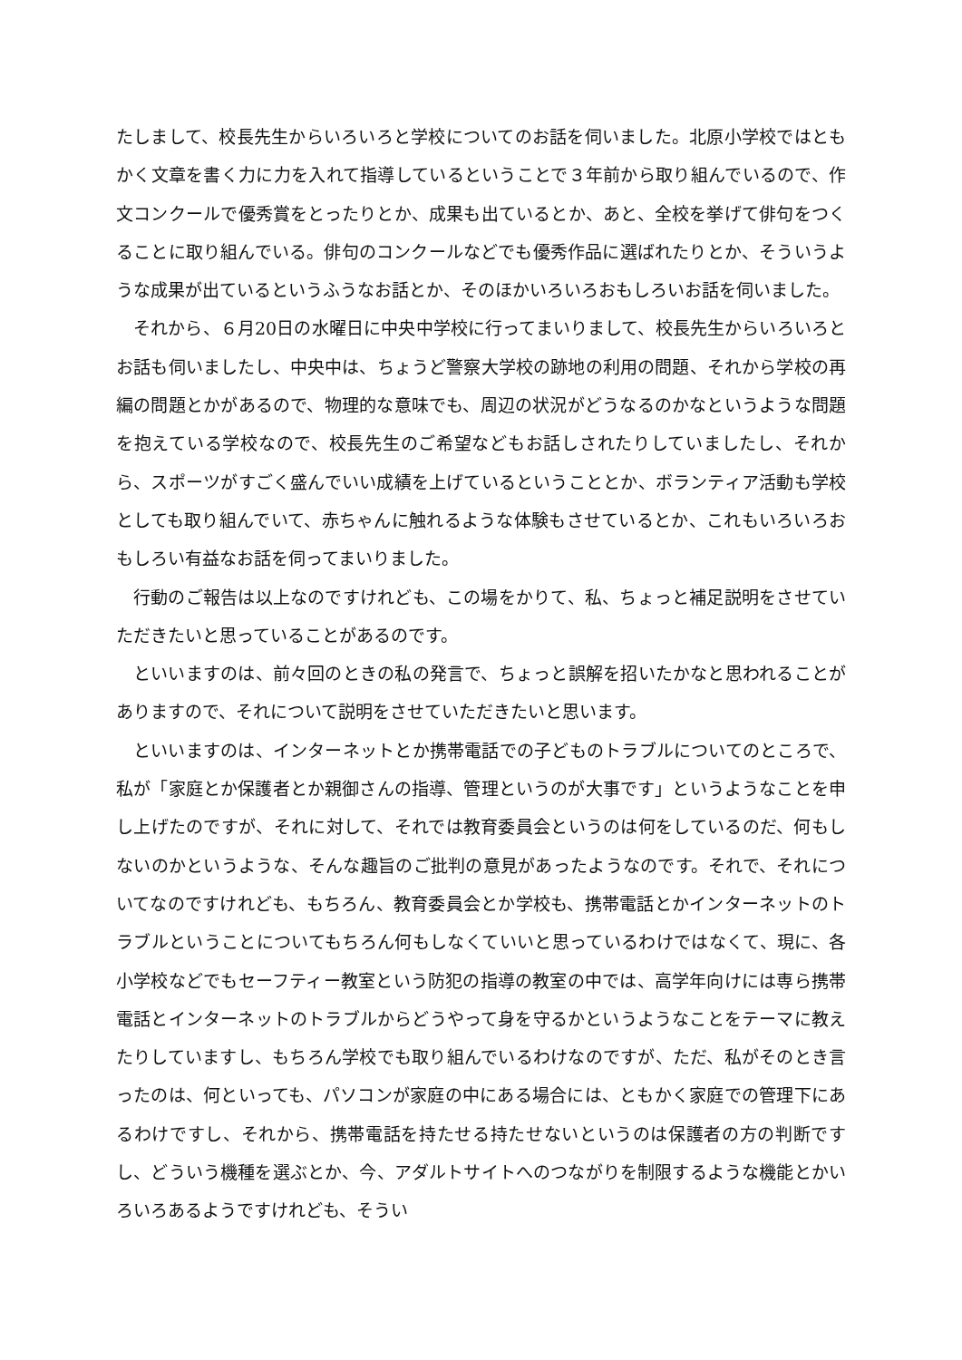たしまして、校長先生からいろいろと学校についてのお話を伺いました。北原小学校ではともかく文章を書く力に力を入れて指導しているということで３年前から取り組んでいるので、作文コンクールで優秀賞をとったりとか、成果も出ているとか、あと、全校を挙げて俳句をつくることに取り組んでいる。俳句のコンクールなどでも優秀作品に選ばれたりとか、そういうような成果が出ているというふうなお話とか、そのほかいろいろおもしろいお話を伺いました。
それから、６月20日の水曜日に中央中学校に行ってまいりまして、校長先生からいろいろとお話も伺いましたし、中央中は、ちょうど警察大学校の跡地の利用の問題、それから学校の再編の問題とかがあるので、物理的な意味でも、周辺の状況がどうなるのかなというような問題を抱えている学校なので、校長先生のご希望などもお話しされたりしていましたし、それから、スポーツがすごく盛んでいい成績を上げているということとか、ボランティア活動も学校としても取り組んでいて、赤ちゃんに触れるような体験もさせているとか、これもいろいろおもしろい有益なお話を伺ってまいりました。
行動のご報告は以上なのですけれども、この場をかりて、私、ちょっと補足説明をさせていただきたいと思っていることがあるのです。
といいますのは、前々回のときの私の発言で、ちょっと誤解を招いたかなと思われることがありますので、それについて説明をさせていただきたいと思います。
といいますのは、インターネットとか携帯電話での子どものトラブルについてのところで、私が「家庭とか保護者とか親御さんの指導、管理というのが大事です」というようなことを申し上げたのですが、それに対して、それでは教育委員会というのは何をしているのだ、何もしないのかというような、そんな趣旨のご批判の意見があったようなのです。それで、それについてなのですけれども、もちろん、教育委員会とか学校も、携帯電話とかインターネットのトラブルということについてもちろん何もしなくていいと思っているわけではなくて、現に、各小学校などでもセーフティー教室という防犯の指導の教室の中では、高学年向けには専ら携帯電話とインターネットのトラブルからどうやって身を守るかというようなことをテーマに教えたりしていますし、もちろん学校でも取り組んでいるわけなのですが、ただ、私がそのとき言ったのは、何といっても、パソコンが家庭の中にある場合には、ともかく家庭での管理下にあるわけですし、それから、携帯電話を持たせる持たせないというのは保護者の方の判断ですし、どういう機種を選ぶとか、今、アダルトサイトへのつながりを制限するような機能とかいろいろあるようですけれども、そうい